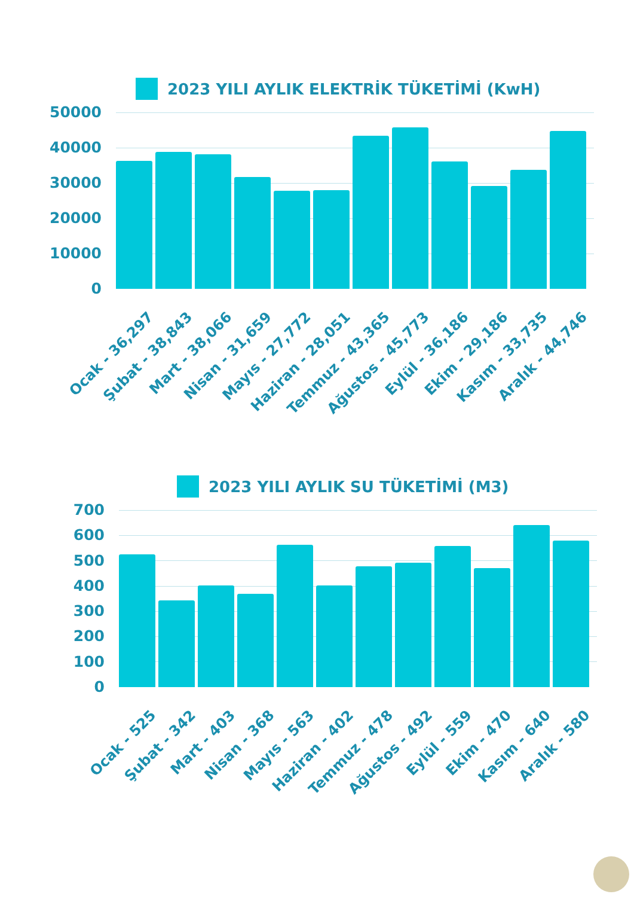2023 YILI AYLIK ELEKTRİK TÜKETİMİ (KwH)
50000
40000
30000
20000
10000
0
Ocak - 36,297
Şubat - 38,843
Mart - 38,066
Nisan - 31,659
Mayıs - 27,772
Haziran - 28,051
Temmuz - 43,365
Ağustos - 45,773
Eylül - 36,186
Ekim - 29,186
Kasım - 33,735
Aralık - 44,746
2023 YILI AYLIK SU TÜKETİMİ (M3)
700
600
500
400
300
200
100
0
Ocak - 525
Şubat - 342
Mart - 403
Nisan - 368
Mayıs - 563
Haziran - 402
Temmuz - 478
Ağustos - 492
Eylül - 559
Ekim - 470
Kasım - 640
Aralık - 580